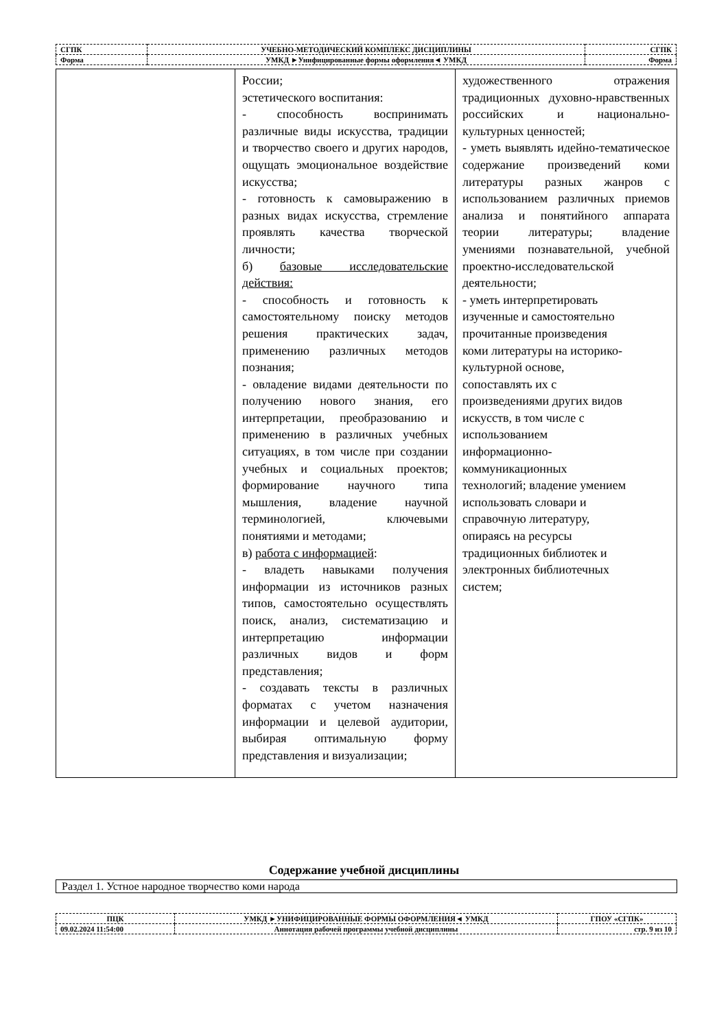| СГПК | УЧЕБНО-МЕТОДИЧЕСКИЙ КОМПЛЕКС ДИСЦИПЛИНЫ | СГПК |
| Форма | УМКД ►Унифицированные формы оформления◄ УМКД | Форма |
| | России; эстетического воспитания: - способность воспринимать различные виды искусства, традиции и творчество своего и других народов, ощущать эмоциональное воздействие искусства; - готовность к самовыражению в разных видах искусства, стремление проявлять качества творческой личности; б) базовые исследовательские действия: - способность и готовность к самостоятельному поиску методов решения практических задач, применению различных методов познания; - овладение видами деятельности по получению нового знания, его интерпретации, преобразованию и применению в различных учебных ситуациях, в том числе при создании учебных и социальных проектов; формирование научного типа мышления, владение научной терминологией, ключевыми понятиями и методами; в) работа с информацией : - владеть навыками получения информации из источников разных типов, самостоятельно осуществлять поиск, анализ, систематизацию и интерпретацию информации различных видов и форм представления; - создавать тексты в различных форматах с учетом назначения информации и целевой аудитории, выбирая оптимальную форму представления и визуализации; | художественного отражения традиционных духовно-нравственных российских и национально-культурных ценностей; - уметь выявлять идейно-тематическое содержание произведений коми литературы разных жанров с использованием различных приемов анализа и понятийного аппарата теории литературы; владение умениями познавательной, учебной проектно-исследовательской деятельности; - уметь интерпретировать изученные и самостоятельно прочитанные произведения коми литературы на историко- культурной основе, сопоставлять их с произведениями других видов искусств, в том числе с использованием информационно- коммуникационных технологий; владение умением использовать словари и справочную литературу, опираясь на ресурсы традиционных библиотек и электронных библиотечных систем; |
Содержание учебной дисциплины
| Раздел 1. Устное народное творчество коми народа |
| ПЦК | УМКД ►УНИФИЦИРОВАННЫЕ ФОРМЫ ОФОРМЛЕНИЯ◄ УМКД | ГПОУ «СГПК» |
| 09.02.2024 11:54:00 | Аннотация рабочей программы учебной дисциплины | стр. 9 из 10 |